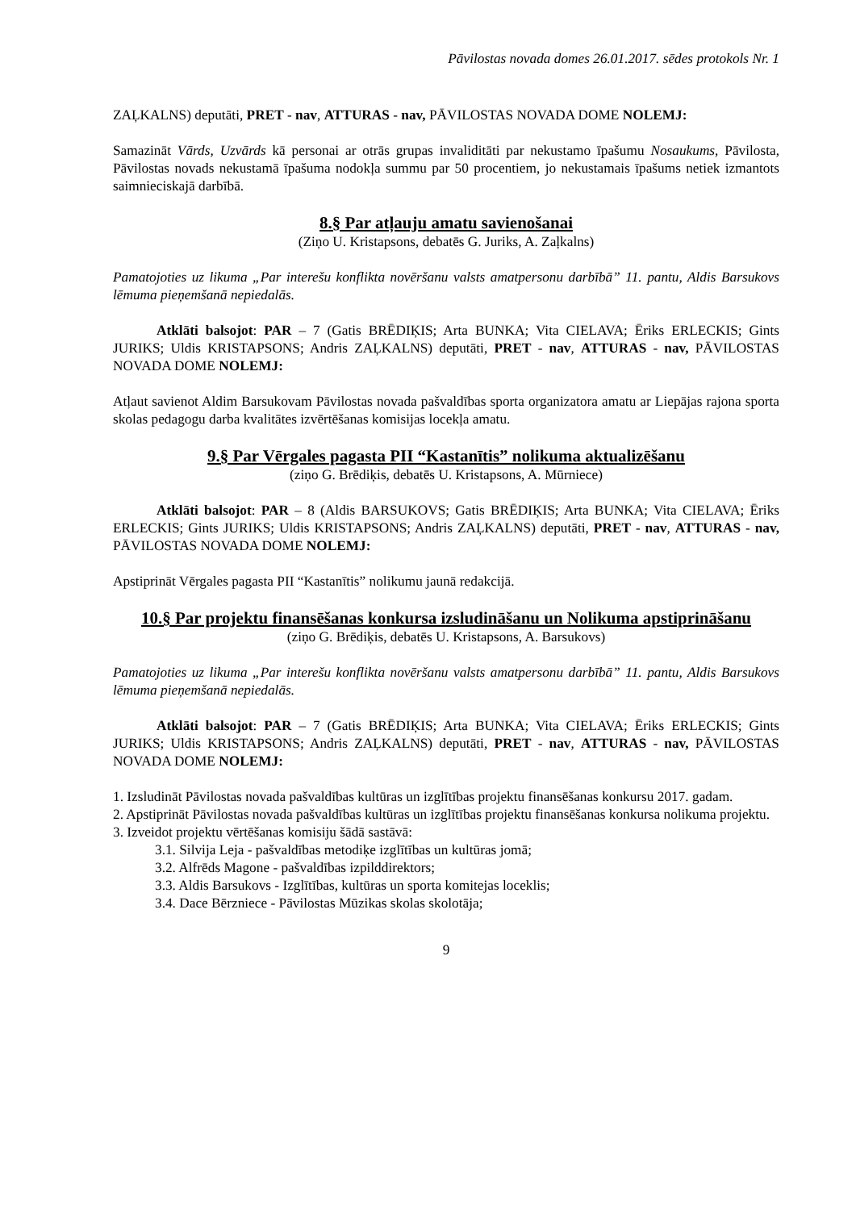Pāvilostas novada domes 26.01.2017. sēdes protokols Nr. 1
ZAĻKALNS) deputāti, PRET - nav, ATTURAS - nav, PĀVILOSTAS NOVADA DOME NOLEMJ:
Samazināt Vārds, Uzvārds kā personai ar otrās grupas invaliditāti par nekustamo īpašumu Nosaukums, Pāvilosta, Pāvilostas novads nekustamā īpašuma nodokļa summu par 50 procentiem, jo nekustamais īpašums netiek izmantots saimnieciskajā darbībā.
8.§ Par atļauju amatu savienošanai
(Ziņo U. Kristapsons, debatēs G. Juriks, A. Zaļkalns)
Pamatojoties uz likuma „Par interešu konflikta novēršanu valsts amatpersonu darbībā” 11. pantu, Aldis Barsukovs lēmuma pieņemšanā nepiedalās.
Atklāti balsojot: PAR – 7 (Gatis BRĒDIĶIS; Arta BUNKA; Vita CIELAVA; Ēriks ERLECKIS; Gints JURIKS; Uldis KRISTAPSONS; Andris ZAĻKALNS) deputāti, PRET - nav, ATTURAS - nav, PĀVILOSTAS NOVADA DOME NOLEMJ:
Atļaut savienot Aldim Barsukovam Pāvilostas novada pašvaldības sporta organizatora amatu ar Liepājas rajona sporta skolas pedagogu darba kvalitātes izvērtēšanas komisijas locekļa amatu.
9.§ Par Vērgales pagasta PII “Kastanītis” nolikuma aktualizēšanu
(ziņo G. Brēdiķis, debatēs U. Kristapsons, A. Mūrniece)
Atklāti balsojot: PAR – 8 (Aldis BARSUKOVS; Gatis BRĒDIĶIS; Arta BUNKA; Vita CIELAVA; Ēriks ERLECKIS; Gints JURIKS; Uldis KRISTAPSONS; Andris ZAĻKALNS) deputāti, PRET - nav, ATTURAS - nav, PĀVILOSTAS NOVADA DOME NOLEMJ:
Apstiprināt Vērgales pagasta PII “Kastanītis” nolikumu jaunā redakcijā.
10.§ Par projektu finansēšanas konkursa izsludināšanu un Nolikuma apstiprināšanu
(ziņo G. Brēdiķis, debatēs U. Kristapsons, A. Barsukovs)
Pamatojoties uz likuma „Par interešu konflikta novēršanu valsts amatpersonu darbībā” 11. pantu, Aldis Barsukovs lēmuma pieņemšanā nepiedalās.
Atklāti balsojot: PAR – 7 (Gatis BRĒDIĶIS; Arta BUNKA; Vita CIELAVA; Ēriks ERLECKIS; Gints JURIKS; Uldis KRISTAPSONS; Andris ZAĻKALNS) deputāti, PRET - nav, ATTURAS - nav, PĀVILOSTAS NOVADA DOME NOLEMJ:
1. Izsludināt Pāvilostas novada pašvaldības kultūras un izglītības projektu finansēšanas konkursu 2017. gadam.
2. Apstiprināt Pāvilostas novada pašvaldības kultūras un izglītības projektu finansēšanas konkursa nolikuma projektu.
3. Izveidot projektu vērtēšanas komisiju šādā sastāvā:
3.1. Silvija Leja - pašvaldības metodiķe izglītības un kultūras jomā;
3.2. Alfrēds Magone - pašvaldības izpilddirektors;
3.3. Aldis Barsukovs - Izglītības, kultūras un sporta komitejas loceklis;
3.4. Dace Bērzniece - Pāvilostas Mūzikas skolas skolotāja;
9